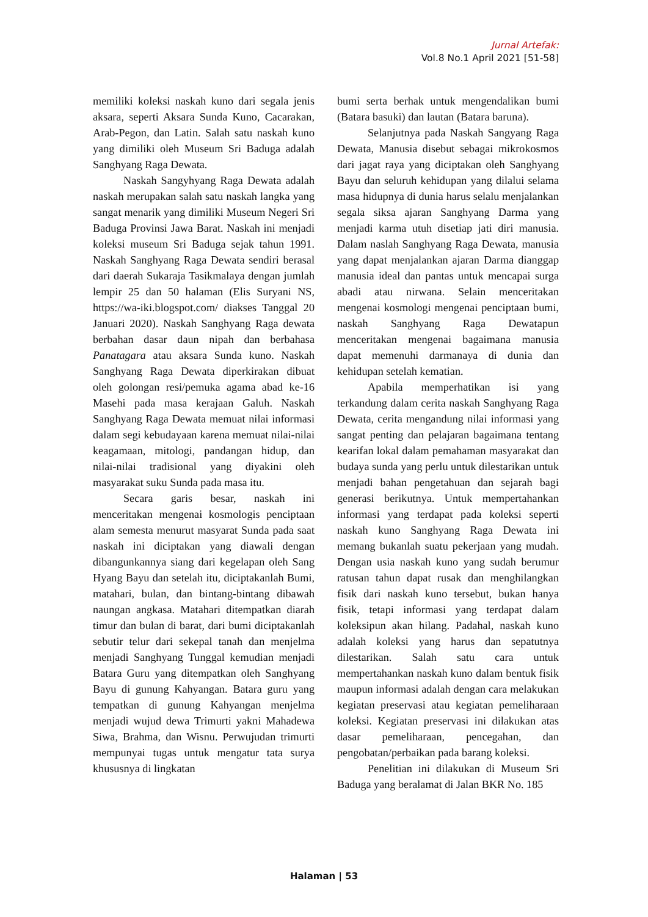Jurnal Artefak:
Vol.8 No.1 April 2021 [51-58]
memiliki koleksi naskah kuno dari segala jenis aksara, seperti Aksara Sunda Kuno, Cacarakan, Arab-Pegon, dan Latin. Salah satu naskah kuno yang dimiliki oleh Museum Sri Baduga adalah Sanghyang Raga Dewata.
Naskah Sangyhyang Raga Dewata adalah naskah merupakan salah satu naskah langka yang sangat menarik yang dimiliki Museum Negeri Sri Baduga Provinsi Jawa Barat. Naskah ini menjadi koleksi museum Sri Baduga sejak tahun 1991. Naskah Sanghyang Raga Dewata sendiri berasal dari daerah Sukaraja Tasikmalaya dengan jumlah lempir 25 dan 50 halaman (Elis Suryani NS, https://wa-iki.blogspot.com/ diakses Tanggal 20 Januari 2020). Naskah Sanghyang Raga dewata berbahan dasar daun nipah dan berbahasa Panatagara atau aksara Sunda kuno. Naskah Sanghyang Raga Dewata diperkirakan dibuat oleh golongan resi/pemuka agama abad ke-16 Masehi pada masa kerajaan Galuh. Naskah Sanghyang Raga Dewata memuat nilai informasi dalam segi kebudayaan karena memuat nilai-nilai keagamaan, mitologi, pandangan hidup, dan nilai-nilai tradisional yang diyakini oleh masyarakat suku Sunda pada masa itu.
Secara garis besar, naskah ini menceritakan mengenai kosmologis penciptaan alam semesta menurut masyarat Sunda pada saat naskah ini diciptakan yang diawali dengan dibangunkannya siang dari kegelapan oleh Sang Hyang Bayu dan setelah itu, diciptakanlah Bumi, matahari, bulan, dan bintang-bintang dibawah naungan angkasa. Matahari ditempatkan diarah timur dan bulan di barat, dari bumi diciptakanlah sebutir telur dari sekepal tanah dan menjelma menjadi Sanghyang Tunggal kemudian menjadi Batara Guru yang ditempatkan oleh Sanghyang Bayu di gunung Kahyangan. Batara guru yang tempatkan di gunung Kahyangan menjelma menjadi wujud dewa Trimurti yakni Mahadewa Siwa, Brahma, dan Wisnu. Perwujudan trimurti mempunyai tugas untuk mengatur tata surya khususnya di lingkatan
bumi serta berhak untuk mengendalikan bumi (Batara basuki) dan lautan (Batara baruna).
Selanjutnya pada Naskah Sangyang Raga Dewata, Manusia disebut sebagai mikrokosmos dari jagat raya yang diciptakan oleh Sanghyang Bayu dan seluruh kehidupan yang dilalui selama masa hidupnya di dunia harus selalu menjalankan segala siksa ajaran Sanghyang Darma yang menjadi karma utuh disetiap jati diri manusia. Dalam naslah Sanghyang Raga Dewata, manusia yang dapat menjalankan ajaran Darma dianggap manusia ideal dan pantas untuk mencapai surga abadi atau nirwana. Selain menceritakan mengenai kosmologi mengenai penciptaan bumi, naskah Sanghyang Raga Dewatapun menceritakan mengenai bagaimana manusia dapat memenuhi darmanaya di dunia dan kehidupan setelah kematian.
Apabila memperhatikan isi yang terkandung dalam cerita naskah Sanghyang Raga Dewata, cerita mengandung nilai informasi yang sangat penting dan pelajaran bagaimana tentang kearifan lokal dalam pemahaman masyarakat dan budaya sunda yang perlu untuk dilestarikan untuk menjadi bahan pengetahuan dan sejarah bagi generasi berikutnya. Untuk mempertahankan informasi yang terdapat pada koleksi seperti naskah kuno Sanghyang Raga Dewata ini memang bukanlah suatu pekerjaan yang mudah. Dengan usia naskah kuno yang sudah berumur ratusan tahun dapat rusak dan menghilangkan fisik dari naskah kuno tersebut, bukan hanya fisik, tetapi informasi yang terdapat dalam koleksipun akan hilang. Padahal, naskah kuno adalah koleksi yang harus dan sepatutnya dilestarikan. Salah satu cara untuk mempertahankan naskah kuno dalam bentuk fisik maupun informasi adalah dengan cara melakukan kegiatan preservasi atau kegiatan pemeliharaan koleksi. Kegiatan preservasi ini dilakukan atas dasar pemeliharaan, pencegahan, dan pengobatan/perbaikan pada barang koleksi.
Penelitian ini dilakukan di Museum Sri Baduga yang beralamat di Jalan BKR No. 185
Halaman | 53